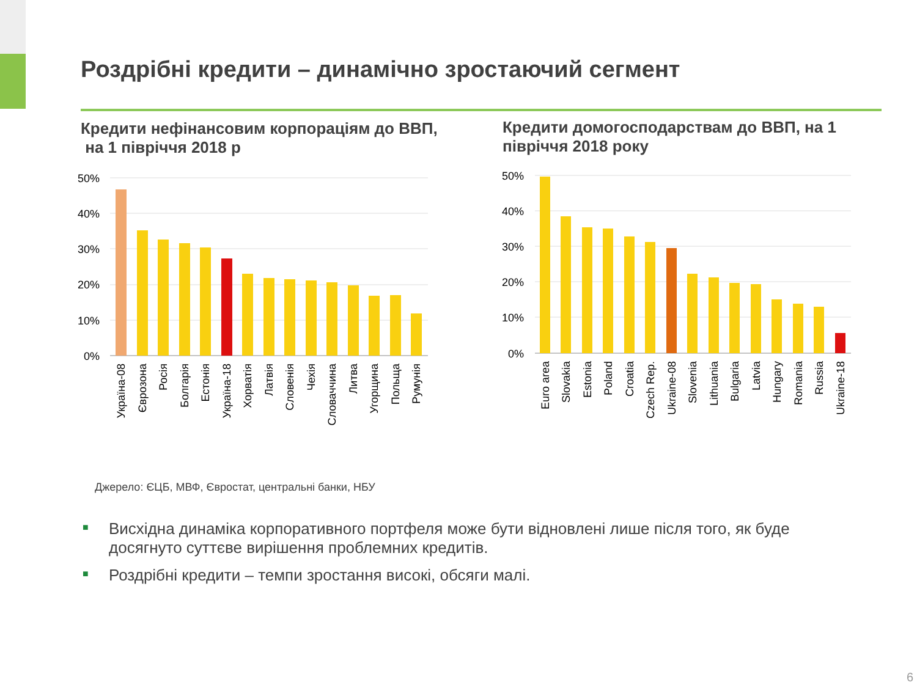Роздрібні кредити – динамічно зростаючий сегмент
Кредити нефінансовим корпораціям до ВВП,
на 1 півріччя 2018 р
Кредити домогосподарствам до ВВП, на 1
півріччя 2018 року
50%
40%
30%
20%
10%
0%
Україна-08
Єврозона
Росія
Болгарія
Естонія
Україна-18
Хорватія
Латвія
Словенія
Чехія
Словаччина
Литва
Угорщина
Польща
Румунія
50%
40%
30%
20%
10%
0%
Euro area
Slovakia
Estonia
Poland
Croatia
Czech Rep.
Ukraine-08
Slovenia
Lithuania
Bulgaria
Latvia
Hungary
Romania
Russia
Ukraine-18
Джерело: ЄЦБ, МВФ, Євростат, центральні банки, НБУ
■ Висхідна динаміка корпоративного портфеля може бути відновлені лише після того, як буде досягнуто суттєве вирішення проблемних кредитів.
■ Роздрібні кредити – темпи зростання високі, обсяги малі.
6